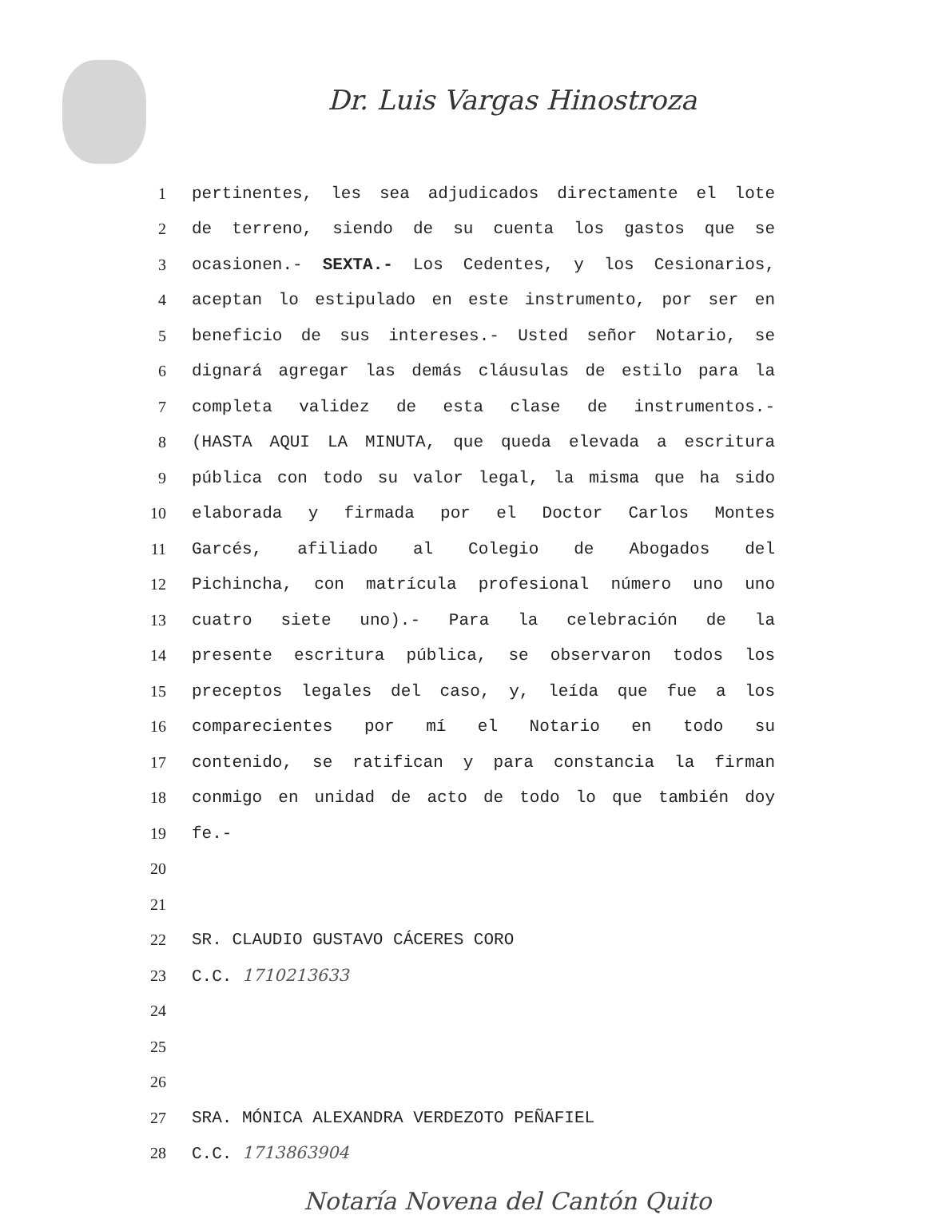Dr. Luis Vargas Hinostroza
1 pertinentes, les sea adjudicados directamente el lote
2 de terreno, siendo de su cuenta los gastos que se
3 ocasionen.- SEXTA.- Los Cedentes, y los Cesionarios,
4 aceptan lo estipulado en este instrumento, por ser en
5 beneficio de sus intereses.- Usted señor Notario, se
6 dignará agregar las demás cláusulas de estilo para la
7 completa validez de esta clase de instrumentos.-
8 (HASTA AQUI LA MINUTA, que queda elevada a escritura
9 pública con todo su valor legal, la misma que ha sido
10 elaborada y firmada por el Doctor Carlos Montes
11 Garcés, afiliado al Colegio de Abogados del
12 Pichincha, con matrícula profesional número uno uno
13 cuatro siete uno).- Para la celebración de la
14 presente escritura pública, se observaron todos los
15 preceptos legales del caso, y, leída que fue a los
16 comparecientes por mí el Notario en todo su
17 contenido, se ratifican y para constancia la firman
18 conmigo en unidad de acto de todo lo que también doy
19 fe.-
20
21
22 SR. CLAUDIO GUSTAVO CÁCERES CORO
23 C.C. 1710213633
24
25
26
27 SRA. MÓNICA ALEXANDRA VERDEZOTO PEÑAFIEL
28 C.C. 1713863904
Notaría Novena del Cantón Quito